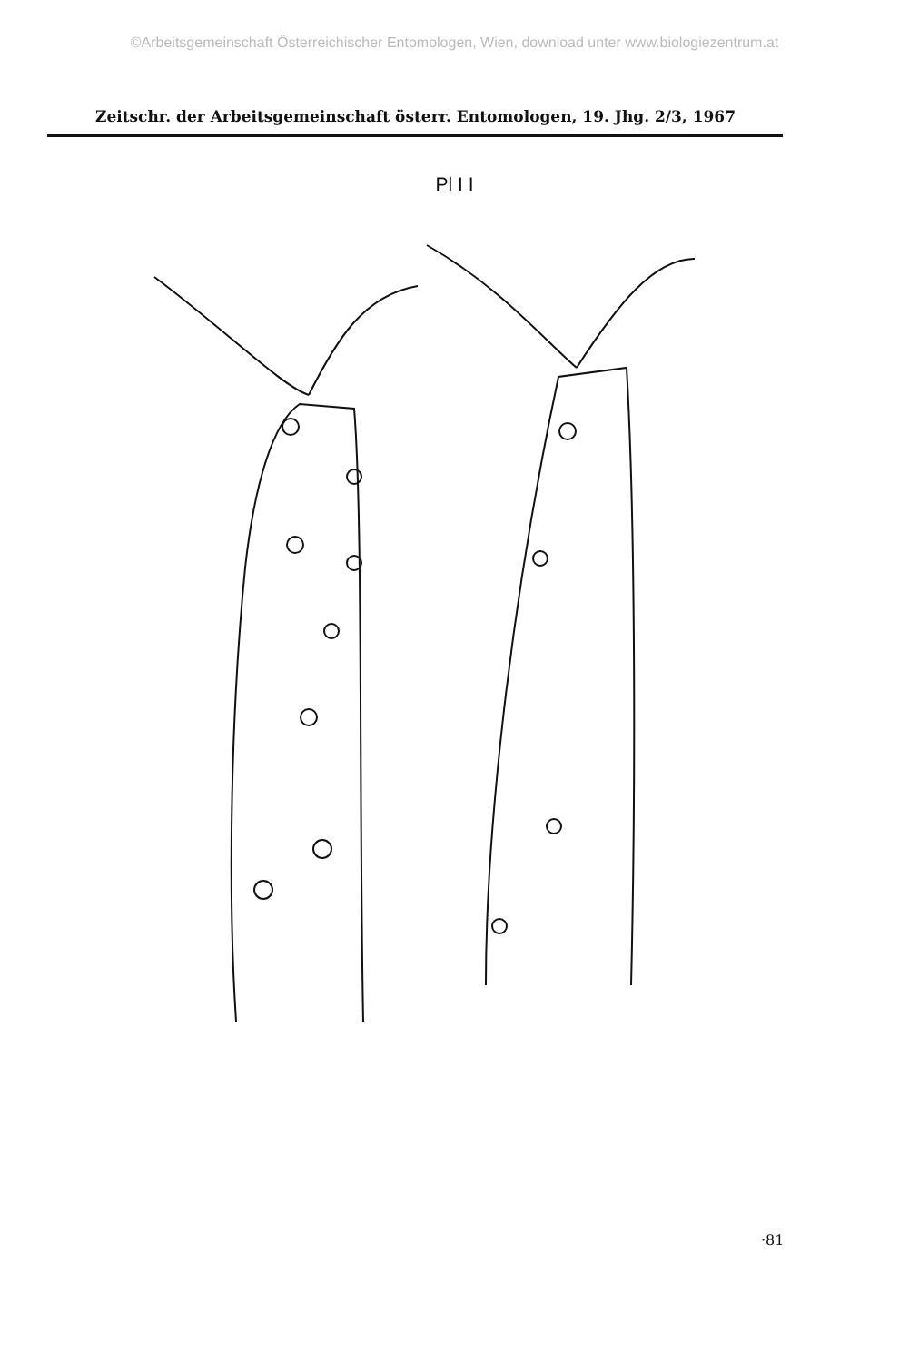©Arbeitsgemeinschaft Österreichischer Entomologen, Wien, download unter www.biologiezentrum.at
Zeitschr. der Arbeitsgemeinschaft österr. Entomologen, 19. Jhg. 2/3, 1967
Pl I I
·81